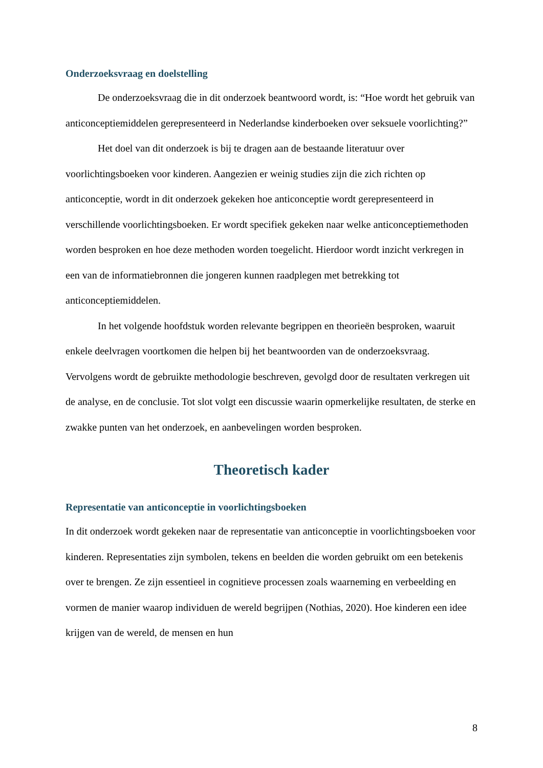Onderzoeksvraag en doelstelling
De onderzoeksvraag die in dit onderzoek beantwoord wordt, is: “Hoe wordt het gebruik van anticonceptiemiddelen gerepresenteerd in Nederlandse kinderboeken over seksuele voorlichting?”
Het doel van dit onderzoek is bij te dragen aan de bestaande literatuur over voorlichtingsboeken voor kinderen. Aangezien er weinig studies zijn die zich richten op anticonceptie, wordt in dit onderzoek gekeken hoe anticonceptie wordt gerepresenteerd in verschillende voorlichtingsboeken. Er wordt specifiek gekeken naar welke anticonceptiemethoden worden besproken en hoe deze methoden worden toegelicht. Hierdoor wordt inzicht verkregen in een van de informatiebronnen die jongeren kunnen raadplegen met betrekking tot anticonceptiemiddelen.
In het volgende hoofdstuk worden relevante begrippen en theorieën besproken, waaruit enkele deelvragen voortkomen die helpen bij het beantwoorden van de onderzoeksvraag. Vervolgens wordt de gebruikte methodologie beschreven, gevolgd door de resultaten verkregen uit de analyse, en de conclusie. Tot slot volgt een discussie waarin opmerkelijke resultaten, de sterke en zwakke punten van het onderzoek, en aanbevelingen worden besproken.
Theoretisch kader
Representatie van anticonceptie in voorlichtingsboeken
In dit onderzoek wordt gekeken naar de representatie van anticonceptie in voorlichtingsboeken voor kinderen. Representaties zijn symbolen, tekens en beelden die worden gebruikt om een betekenis over te brengen. Ze zijn essentieel in cognitieve processen zoals waarneming en verbeelding en vormen de manier waarop individuen de wereld begrijpen (Nothias, 2020). Hoe kinderen een idee krijgen van de wereld, de mensen en hun
8